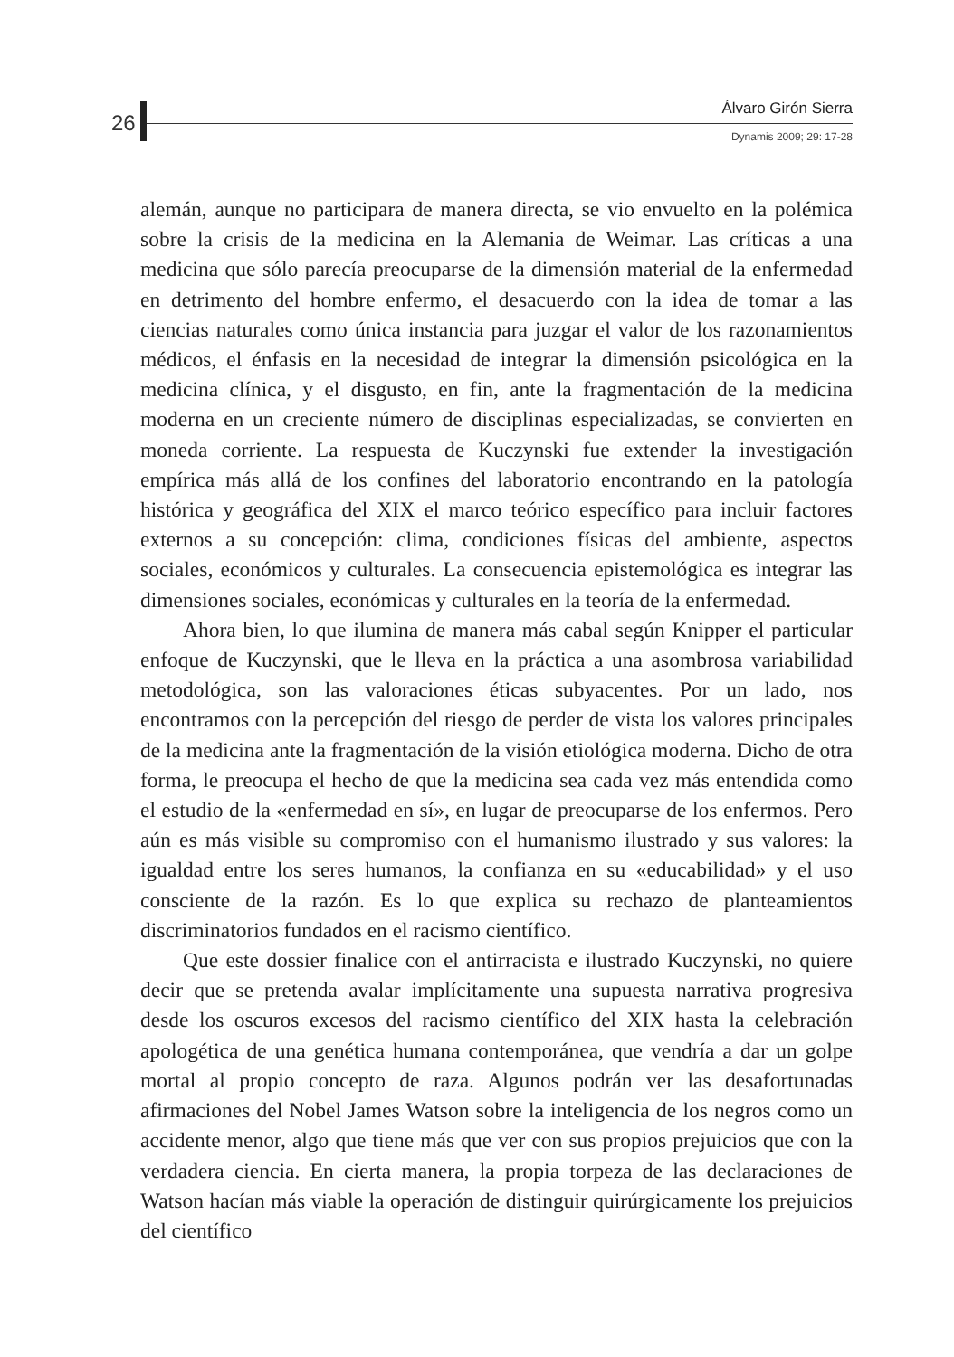26
Álvaro Girón Sierra
Dynamis 2009; 29: 17-28
alemán, aunque no participara de manera directa, se vio envuelto en la polémica sobre la crisis de la medicina en la Alemania de Weimar. Las críticas a una medicina que sólo parecía preocuparse de la dimensión material de la enfermedad en detrimento del hombre enfermo, el desacuerdo con la idea de tomar a las ciencias naturales como única instancia para juzgar el valor de los razonamientos médicos, el énfasis en la necesidad de integrar la dimensión psicológica en la medicina clínica, y el disgusto, en fin, ante la fragmentación de la medicina moderna en un creciente número de disciplinas especializadas, se convierten en moneda corriente. La respuesta de Kuczynski fue extender la investigación empírica más allá de los confines del laboratorio encontrando en la patología histórica y geográfica del XIX el marco teórico específico para incluir factores externos a su concepción: clima, condiciones físicas del ambiente, aspectos sociales, económicos y culturales. La consecuencia epistemológica es integrar las dimensiones sociales, económicas y culturales en la teoría de la enfermedad.
Ahora bien, lo que ilumina de manera más cabal según Knipper el particular enfoque de Kuczynski, que le lleva en la práctica a una asombrosa variabilidad metodológica, son las valoraciones éticas subyacentes. Por un lado, nos encontramos con la percepción del riesgo de perder de vista los valores principales de la medicina ante la fragmentación de la visión etiológica moderna. Dicho de otra forma, le preocupa el hecho de que la medicina sea cada vez más entendida como el estudio de la «enfermedad en sí», en lugar de preocuparse de los enfermos. Pero aún es más visible su compromiso con el humanismo ilustrado y sus valores: la igualdad entre los seres humanos, la confianza en su «educabilidad» y el uso consciente de la razón. Es lo que explica su rechazo de planteamientos discriminatorios fundados en el racismo científico.
Que este dossier finalice con el antirracista e ilustrado Kuczynski, no quiere decir que se pretenda avalar implícitamente una supuesta narrativa progresiva desde los oscuros excesos del racismo científico del XIX hasta la celebración apologética de una genética humana contemporánea, que vendría a dar un golpe mortal al propio concepto de raza. Algunos podrán ver las desafortunadas afirmaciones del Nobel James Watson sobre la inteligencia de los negros como un accidente menor, algo que tiene más que ver con sus propios prejuicios que con la verdadera ciencia. En cierta manera, la propia torpeza de las declaraciones de Watson hacían más viable la operación de distinguir quirúrgicamente los prejuicios del científico